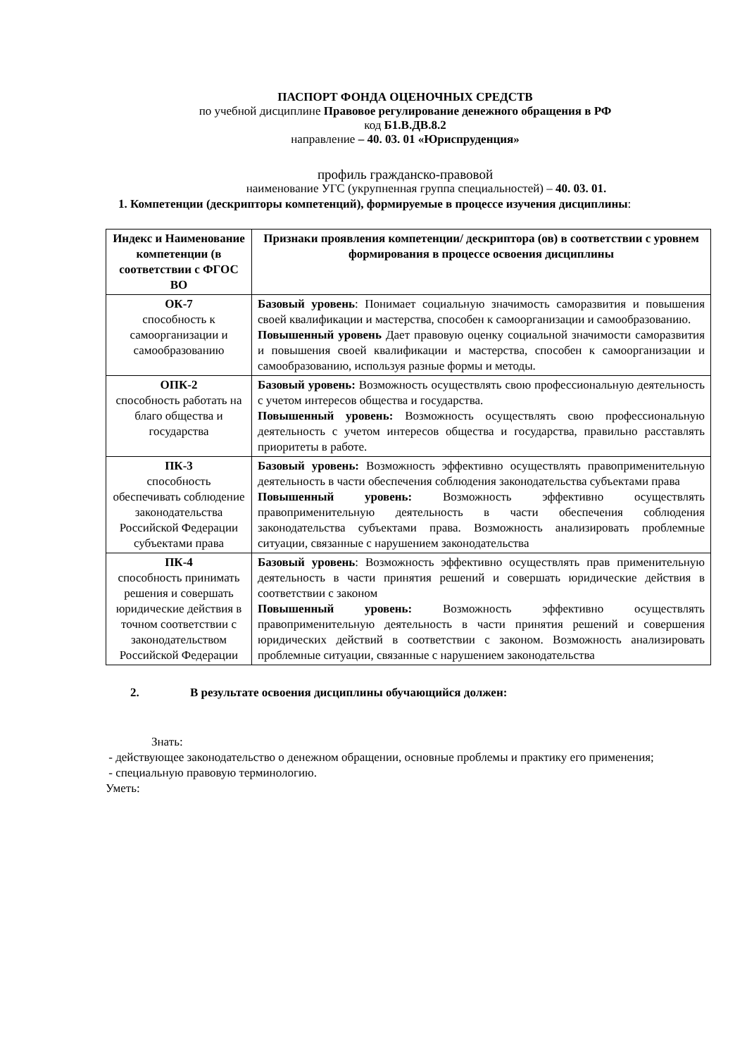ПАСПОРТ ФОНДА ОЦЕНОЧНЫХ СРЕДСТВ
по учебной дисциплине Правовое регулирование денежного обращения в РФ
код Б1.В.ДВ.8.2
направление – 40. 03. 01 «Юриспруденция»
профиль гражданско-правовой
наименование УГС (укрупненная группа специальностей) – 40. 03. 01.
1. Компетенции (дескрипторы компетенций), формируемые в процессе изучения дисциплины:
| Индекс и Наименование компетенции (в соответствии с ФГОС ВО | Признаки проявления компетенции/ дескриптора (ов) в соответствии с уровнем формирования в процессе освоения дисциплины |
| --- | --- |
| ОК-7 способность к самоорганизации и самообразованию | Базовый уровень : Понимает социальную значимость саморазвития и повышения своей квалификации и мастерства, способен к самоорганизации и самообразованию. Повышенный уровень Дает правовую оценку социальной значимости саморазвития и повышения своей квалификации и мастерства, способен к самоорганизации и самообразованию, используя разные формы и методы. |
| ОПК-2 способность работать на благо общества и государства | Базовый уровень: Возможность осуществлять свою профессиональную деятельность с учетом интересов общества и государства. Повышенный уровень: Возможность осуществлять свою профессиональную деятельность с учетом интересов общества и государства, правильно расставлять приоритеты в работе. |
| ПК-3 способность обеспечивать соблюдение законодательства Российской Федерации субъектами права | Базовый уровень: Возможность эффективно осуществлять правоприменительную деятельность в части обеспечения соблюдения законодательства субъектами права Повышенный уровень: Возможность эффективно осуществлять правоприменительную деятельность в части обеспечения соблюдения законодательства субъектами права. Возможность анализировать проблемные ситуации, связанные с нарушением законодательства |
| ПК-4 способность принимать решения и совершать юридические действия в точном соответствии с законодательством Российской Федерации | Базовый уровень : Возможность эффективно осуществлять прав применительную деятельность в части принятия решений и совершать юридические действия в соответствии с законом Повышенный уровень: Возможность эффективно осуществлять правоприменительную деятельность в части принятия решений и совершения юридических действий в соответствии с законом. Возможность анализировать проблемные ситуации, связанные с нарушением законодательства |
2. В результате освоения дисциплины обучающийся должен:
Знать:
- действующее законодательство о денежном обращении, основные проблемы и практику его применения;
- специальную правовую терминологию.
Уметь: